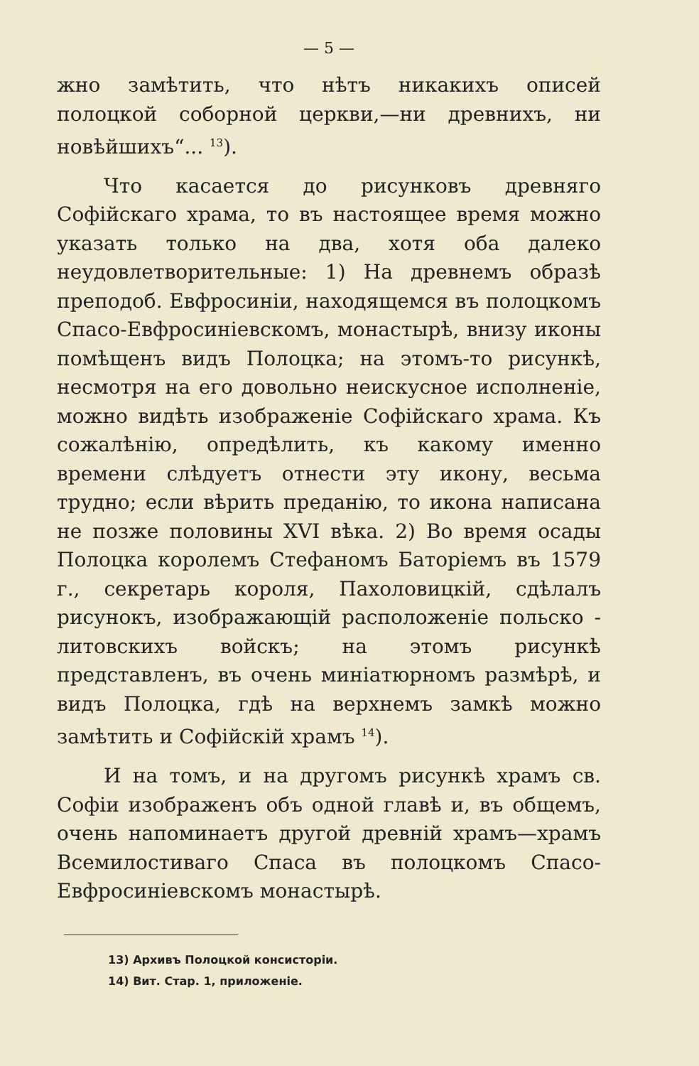— 5 —
жно замѣтить, что нѣтъ никакихъ описей полоцкой соборной церкви,—ни древнихъ, ни новѣйшихъ“... <sup>13</sup>).
Что касается до рисунковъ древняго Софійскаго храма, то въ настоящее время можно указать только на два, хотя оба далеко неудовлетворительные: 1) На древнемъ образѣ преподоб. Евфросиніи, находящемся въ полоцкомъ Спасо-Евфросиніевскомъ, монастырѣ, внизу иконы помѣщенъ видъ Полоцка; на этомъ-то рисункѣ, несмотря на его довольно неискусное исполненіе, можно видѣть изображеніе Софійскаго храма. Къ сожалѣнію, опредѣлить, къ какому именно времени слѣдуетъ отнести эту икону, весьма трудно; если вѣрить преданію, то икона написана не позже половины XVI вѣка. 2) Во время осады Полоцка королемъ Стефаномъ Баторіемъ въ 1579 г., секретарь короля, Пахоловицкій, сдѣлалъ рисунокъ, изображающій расположеніе польско - литовскихъ войскъ; на этомъ рисункѣ представленъ, въ очень миніатюрномъ размѣрѣ, и видъ Полоцка, гдѣ на верхнемъ замкѣ можно замѣтить и Софійскій храмъ <sup>14</sup>).
И на томъ, и на другомъ рисункѣ храмъ св. Софіи изображенъ объ одной главѣ и, въ общемъ, очень напоминаетъ другой древній храмъ—храмъ Всемилостиваго Спаса въ полоцкомъ Спасо-Евфросиніевскомъ монастырѣ.
13) Архивъ Полоцкой консисторіи.
14) Вит. Стар. 1, приложеніе.